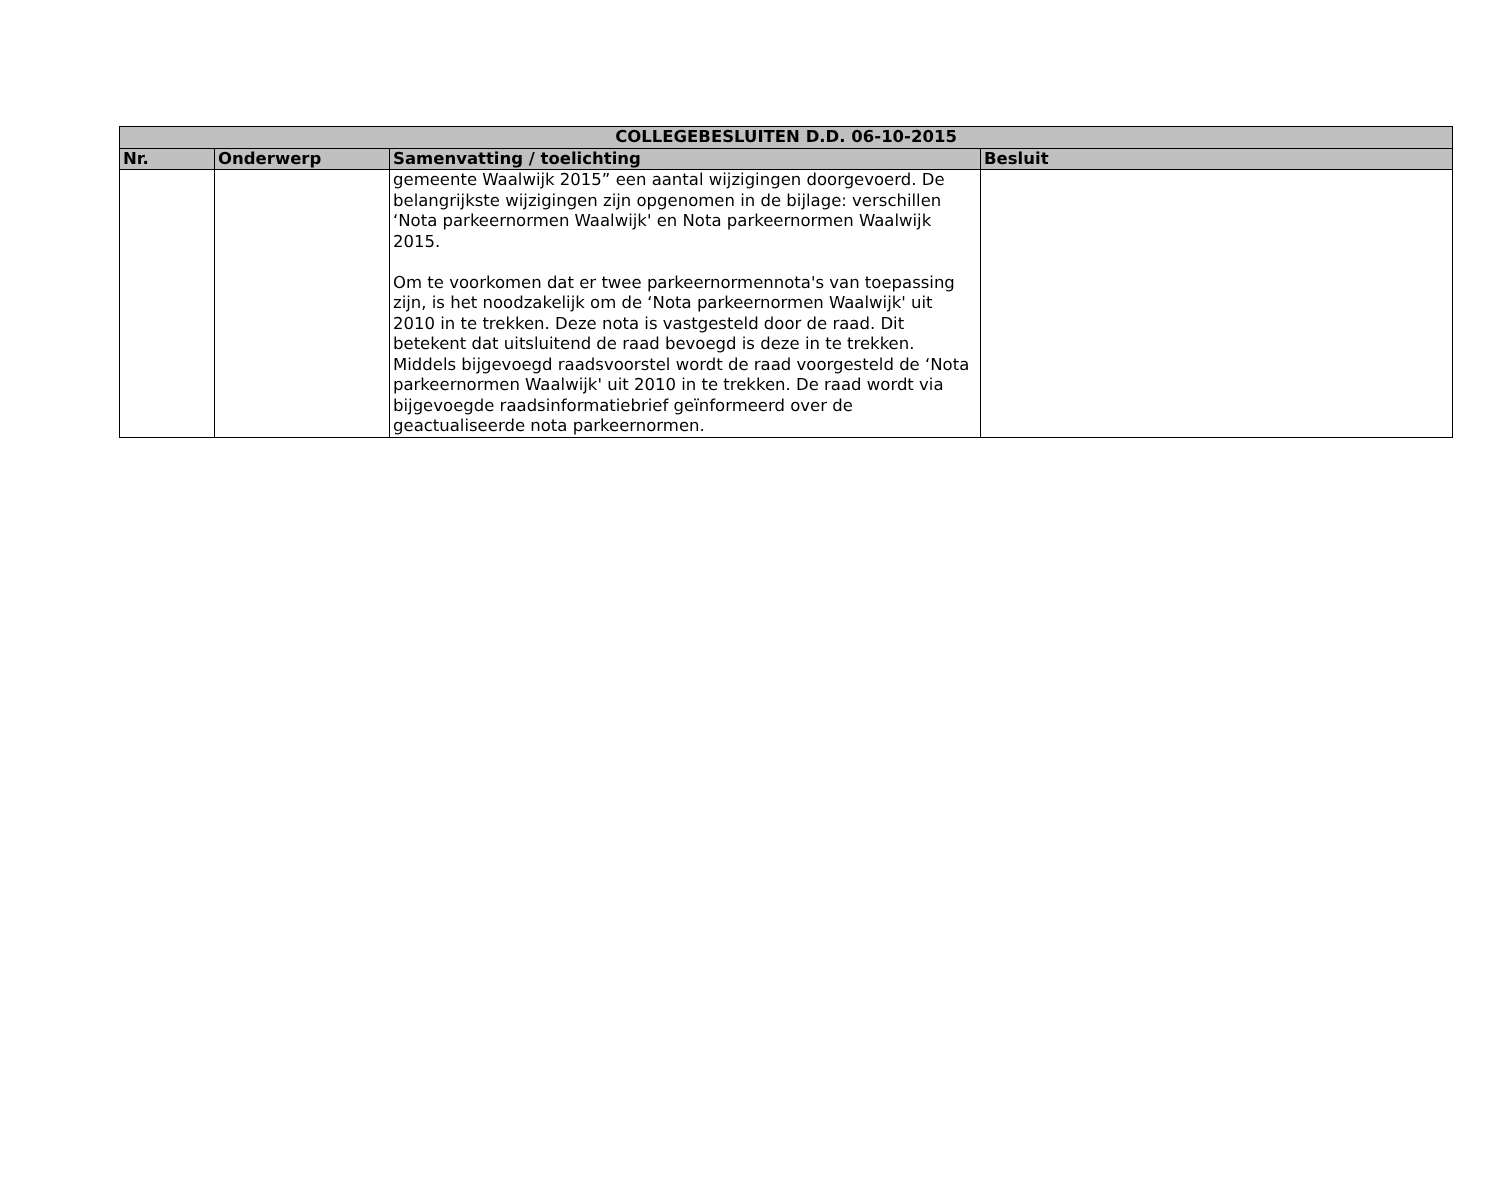| COLLEGEBESLUITEN D.D. 06-10-2015 | | | |
| --- | --- | --- | --- |
| Nr. | Onderwerp | Samenvatting / toelichting | Besluit |
| | | gemeente Waalwijk 2015” een aantal wijzigingen doorgevoerd. De belangrijkste wijzigingen zijn opgenomen in de bijlage: verschillen ‘Nota parkeernormen Waalwijk' en Nota parkeernormen Waalwijk 2015. Om te voorkomen dat er twee parkeernormennota's van toepassing zijn, is het noodzakelijk om de ‘Nota parkeernormen Waalwijk' uit 2010 in te trekken. Deze nota is vastgesteld door de raad. Dit betekent dat uitsluitend de raad bevoegd is deze in te trekken. Middels bijgevoegd raadsvoorstel wordt de raad voorgesteld de ‘Nota parkeernormen Waalwijk' uit 2010 in te trekken. De raad wordt via bijgevoegde raadsinformatiebrief geïnformeerd over de geactualiseerde nota parkeernormen. | |